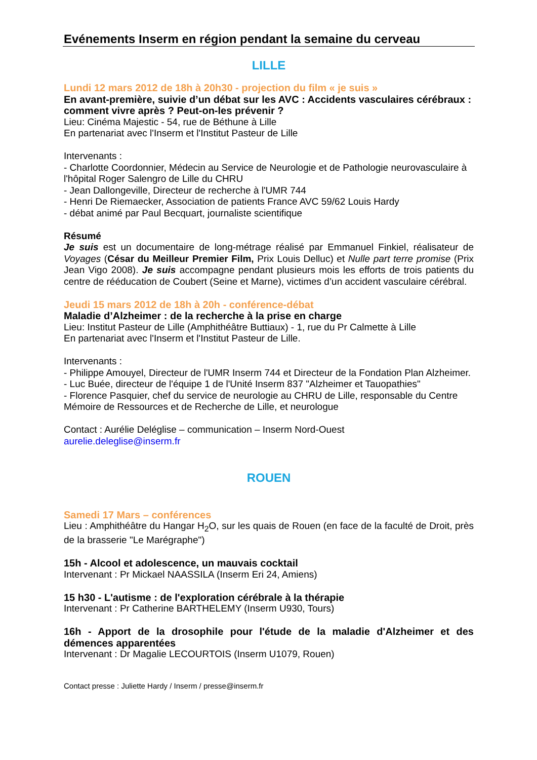Evénements Inserm en région pendant la semaine du cerveau
LILLE
Lundi 12 mars 2012 de 18h à 20h30 - projection du film « je suis »
En avant-première, suivie d’un débat sur les AVC : Accidents vasculaires cérébraux : comment vivre après ? Peut-on-les prévenir ?
Lieu: Cinéma Majestic - 54, rue de Béthune à Lille
En partenariat avec l'Inserm et l'Institut Pasteur de Lille
Intervenants :
- Charlotte Coordonnier, Médecin au Service de Neurologie et de Pathologie neurovasculaire à l'hôpital Roger Salengro de Lille du CHRU
- Jean Dallongeville, Directeur de recherche à l'UMR 744
- Henri De Riemaecker, Association de patients France AVC 59/62 Louis Hardy
- débat animé par Paul Becquart, journaliste scientifique
Résumé
Je suis est un documentaire de long-métrage réalisé par Emmanuel Finkiel, réalisateur de Voyages (César du Meilleur Premier Film, Prix Louis Delluc) et Nulle part terre promise (Prix Jean Vigo 2008). Je suis accompagne pendant plusieurs mois les efforts de trois patients du centre de rééducation de Coubert (Seine et Marne), victimes d’un accident vasculaire cérébral.
Jeudi 15 mars 2012 de 18h à 20h - conférence-débat
Maladie d’Alzheimer : de la recherche à la prise en charge
Lieu: Institut Pasteur de Lille (Amphithéâtre Buttiaux) - 1, rue du Pr Calmette à Lille
En partenariat avec l'Inserm et l'Institut Pasteur de Lille.
Intervenants :
- Philippe Amouyel, Directeur de l'UMR Inserm 744 et Directeur de la Fondation Plan Alzheimer.
- Luc Buée, directeur de l'équipe 1 de l'Unité Inserm 837 "Alzheimer et Tauopathies"
- Florence Pasquier, chef du service de neurologie au CHRU de Lille, responsable du Centre Mémoire de Ressources et de Recherche de Lille, et neurologue
Contact : Aurélie Deléglise – communication – Inserm Nord-Ouest
aurelie.deleglise@inserm.fr
ROUEN
Samedi 17 Mars – conférences
Lieu : Amphithéâtre du Hangar H<sub>2</sub>O, sur les quais de Rouen (en face de la faculté de Droit, près de la brasserie "Le Marégraphe")
15h - Alcool et adolescence, un mauvais cocktail
Intervenant : Pr Mickael NAASSILA (Inserm Eri 24, Amiens)
15 h30 - L'autisme : de l'exploration cérébrale à la thérapie
Intervenant : Pr Catherine BARTHELEMY (Inserm U930, Tours)
16h - Apport de la drosophile pour l'étude de la maladie d'Alzheimer et des démences apparentées
Intervenant : Dr Magalie LECOURTOIS (Inserm U1079, Rouen)
Contact presse : Juliette Hardy / Inserm / presse@inserm.fr